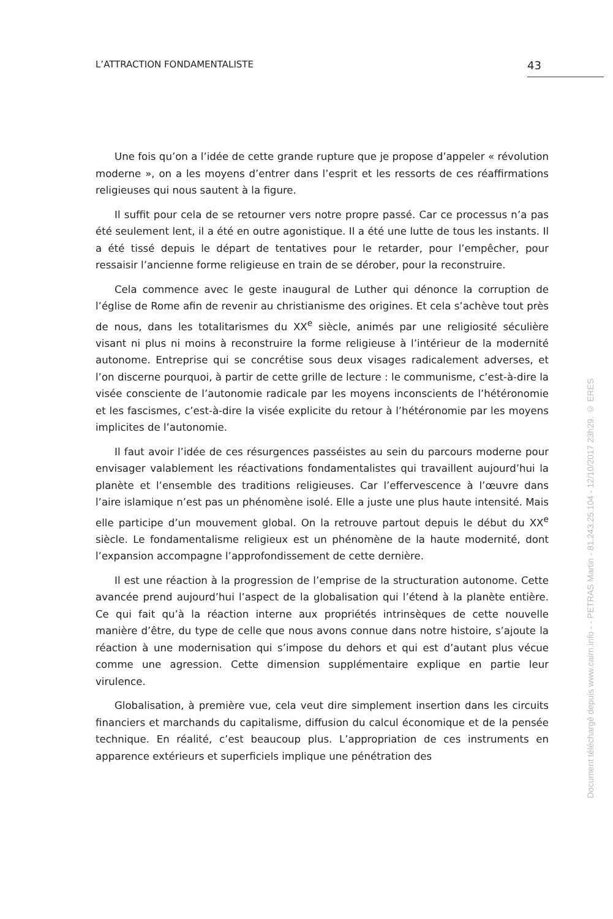L’ATTRACTION FONDAMENTALISTE 43
Une fois qu’on a l’idée de cette grande rupture que je propose d’appeler « révolution moderne », on a les moyens d’entrer dans l’esprit et les ressorts de ces réaffirmations religieuses qui nous sautent à la figure.
Il suffit pour cela de se retourner vers notre propre passé. Car ce processus n’a pas été seulement lent, il a été en outre agonistique. Il a été une lutte de tous les instants. Il a été tissé depuis le départ de tentatives pour le retarder, pour l’empêcher, pour ressaisir l’ancienne forme religieuse en train de se dérober, pour la reconstruire.
Cela commence avec le geste inaugural de Luther qui dénonce la corruption de l’église de Rome afin de revenir au christianisme des origines. Et cela s’achève tout près de nous, dans les totalitarismes du XX<sup>e</sup> siècle, animés par une religiosité séculière visant ni plus ni moins à reconstruire la forme religieuse à l’intérieur de la modernité autonome. Entreprise qui se concrétise sous deux visages radicalement adverses, et l’on discerne pourquoi, à partir de cette grille de lecture : le communisme, c’est-à-dire la visée consciente de l’autonomie radicale par les moyens inconscients de l’hétéronomie et les fascismes, c’est-à-dire la visée explicite du retour à l’hétéronomie par les moyens implicites de l’autonomie.
Il faut avoir l’idée de ces résurgences passéistes au sein du parcours moderne pour envisager valablement les réactivations fondamentalistes qui travaillent aujourd’hui la planète et l’ensemble des traditions religieuses. Car l’effervescence à l’œuvre dans l’aire islamique n’est pas un phénomène isolé. Elle a juste une plus haute intensité. Mais elle participe d’un mouvement global. On la retrouve partout depuis le début du XX<sup>e</sup> siècle. Le fondamentalisme religieux est un phénomène de la haute modernité, dont l’expansion accompagne l’approfondissement de cette dernière.
Il est une réaction à la progression de l’emprise de la structuration autonome. Cette avancée prend aujourd’hui l’aspect de la globalisation qui l’étend à la planète entière. Ce qui fait qu’à la réaction interne aux propriétés intrinsèques de cette nouvelle manière d’être, du type de celle que nous avons connue dans notre histoire, s’ajoute la réaction à une modernisation qui s’impose du dehors et qui est d’autant plus vécue comme une agression. Cette dimension supplémentaire explique en partie leur virulence.
Globalisation, à première vue, cela veut dire simplement insertion dans les circuits financiers et marchands du capitalisme, diffusion du calcul économique et de la pensée technique. En réalité, c’est beaucoup plus. L’appropriation de ces instruments en apparence extérieurs et superficiels implique une pénétration des
Document téléchargé depuis www.cairn.info - - PETRAS Martin - 81.243.25.104 - 12/10/2017 23h29. © ERES